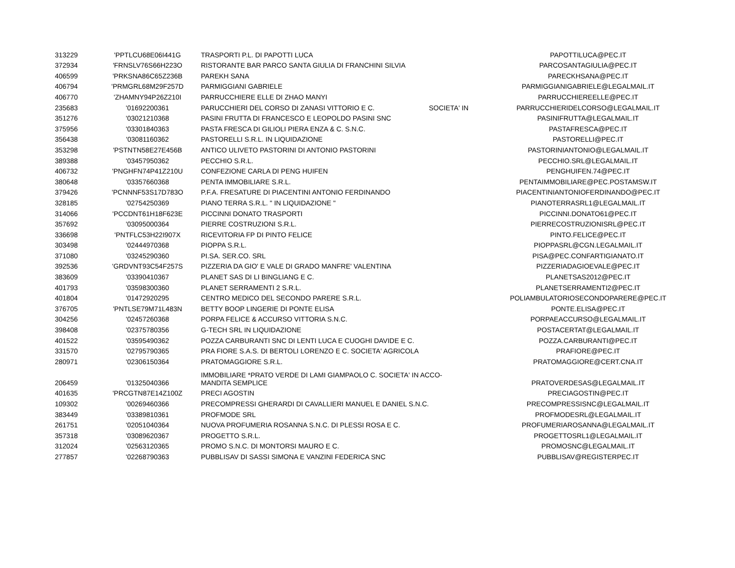| 313229 | 'PPTLCU68E06I441G | TRASPORTI P.L. DI PAPOTTI LUCA | | PAPOTTILUCA@PEC.IT |
| 372934 | 'FRNSLV76S66H223O | RISTORANTE BAR PARCO SANTA GIULIA DI FRANCHINI SILVIA | | PARCOSANTAGIULIA@PEC.IT |
| 406599 | 'PRKSNA86C65Z236B | PAREKH SANA | | PARECKHSANA@PEC.IT |
| 406794 | 'PRMGRL68M29F257D | PARMIGGIANI GABRIELE | | PARMIGGIANIGABRIELE@LEGALMAIL.IT |
| 406770 | 'ZHAMNY94P26Z210I | PARRUCCHIERE ELLE DI ZHAO MANYI | | PARRUCCHIEREELLE@PEC.IT |
| 235683 | '01692200361 | PARUCCHIERI DEL CORSO DI ZANASI VITTORIO E C. | SOCIETA' IN | PARRUCCHIERIDELCORSO@LEGALMAIL.IT |
| 351276 | '03021210368 | PASINI FRUTTA DI FRANCESCO E LEOPOLDO PASINI SNC | | PASINIFRUTTA@LEGALMAIL.IT |
| 375956 | '03301840363 | PASTA FRESCA DI GILIOLI PIERA ENZA & C. S.N.C. | | PASTAFRESCA@PEC.IT |
| 356438 | '03081160362 | PASTORELLI S.R.L. IN LIQUIDAZIONE | | PASTORELLI@PEC.IT |
| 353298 | 'PSTNTN58E27E456B | ANTICO ULIVETO PASTORINI DI ANTONIO PASTORINI | | PASTORINIANTONIO@LEGALMAIL.IT |
| 389388 | '03457950362 | PECCHIO S.R.L. | | PECCHIO.SRL@LEGALMAIL.IT |
| 406732 | 'PNGHFN74P41Z210U | CONFEZIONE CARLA DI PENG HUIFEN | | PENGHUIFEN.74@PEC.IT |
| 380648 | '03357660368 | PENTA IMMOBILIARE S.R.L. | | PENTAIMMOBILIARE@PEC.POSTAMSW.IT |
| 379426 | 'PCNNNF53S17D783O | P.F.A. FRESATURE DI PIACENTINI ANTONIO FERDINANDO | | PIACENTINIANTONIOFERDINANDO@PEC.IT |
| 328185 | '02754250369 | PIANO TERRA S.R.L. " IN LIQUIDAZIONE " | | PIANOTERRASRL1@LEGALMAIL.IT |
| 314066 | 'PCCDNT61H18F623E | PICCINNI DONATO TRASPORTI | | PICCINNI.DONATO61@PEC.IT |
| 357692 | '03095000364 | PIERRE COSTRUZIONI S.R.L. | | PIERRECOSTRUZIONISRL@PEC.IT |
| 336698 | 'PNTFLC53H22I907X | RICEVITORIA FP DI PINTO FELICE | | PINTO.FELICE@PEC.IT |
| 303498 | '02444970368 | PIOPPA S.R.L. | | PIOPPASRL@CGN.LEGALMAIL.IT |
| 371080 | '03245290360 | PI.SA. SER.CO. SRL | | PISA@PEC.CONFARTIGIANATO.IT |
| 392536 | 'GRDVNT93C54F257S | PIZZERIA DA GIO' E VALE DI GRADO MANFRE' VALENTINA | | PIZZERIADAGIOEVALE@PEC.IT |
| 383609 | '03390410367 | PLANET SAS DI LI BINGLIANG E C. | | PLANETSAS2012@PEC.IT |
| 401793 | '03598300360 | PLANET SERRAMENTI 2 S.R.L. | | PLANETSERRAMENTI2@PEC.IT |
| 401804 | '01472920295 | CENTRO MEDICO DEL SECONDO PARERE S.R.L. | | POLIAMBULATORIOSECONDOPARERE@PEC.IT |
| 376705 | 'PNTLSE79M71L483N | BETTY BOOP LINGERIE DI PONTE ELISA | | PONTE.ELISA@PEC.IT |
| 304256 | '02457260368 | PORPA FELICE & ACCURSO VITTORIA S.N.C. | | PORPAEACCURSO@LEGALMAIL.IT |
| 398408 | '02375780356 | G-TECH SRL IN LIQUIDAZIONE | | POSTACERTAT@LEGALMAIL.IT |
| 401522 | '03595490362 | POZZA CARBURANTI SNC DI LENTI LUCA E CUOGHI DAVIDE E C. | | POZZA.CARBURANTI@PEC.IT |
| 331570 | '02795790365 | PRA FIORE S.A.S. DI BERTOLI LORENZO E C. SOCIETA' AGRICOLA | | PRAFIORE@PEC.IT |
| 280971 | '02306150364 | PRATOMAGGIORE S.R.L. | | PRATOMAGGIORE@CERT.CNA.IT |
| 206459 | '01325040366 | IMMOBILIARE *PRATO VERDE DI LAMI GIAMPAOLO C. SOCIETA' IN ACCO- MANDITA SEMPLICE | | PRATOVERDESAS@LEGALMAIL.IT |
| 401635 | 'PRCGTN87E14Z100Z | PRECI AGOSTIN | | PRECIAGOSTIN@PEC.IT |
| 109302 | '00269460366 | PRECOMPRESSI GHERARDI DI CAVALLIERI MANUEL E DANIEL S.N.C. | | PRECOMPRESSISNC@LEGALMAIL.IT |
| 383449 | '03389810361 | PROFMODE SRL | | PROFMODESRL@LEGALMAIL.IT |
| 261751 | '02051040364 | NUOVA PROFUMERIA ROSANNA S.N.C. DI PLESSI ROSA E C. | | PROFUMERIAROSANNA@LEGALMAIL.IT |
| 357318 | '03089620367 | PROGETTO S.R.L. | | PROGETTOSRL1@LEGALMAIL.IT |
| 312024 | '02563120365 | PROMO S.N.C. DI MONTORSI MAURO E C. | | PROMOSNC@LEGALMAIL.IT |
| 277857 | '02268790363 | PUBBLISAV DI SASSI SIMONA E VANZINI FEDERICA SNC | | PUBBLISAV@REGISTERPEC.IT |